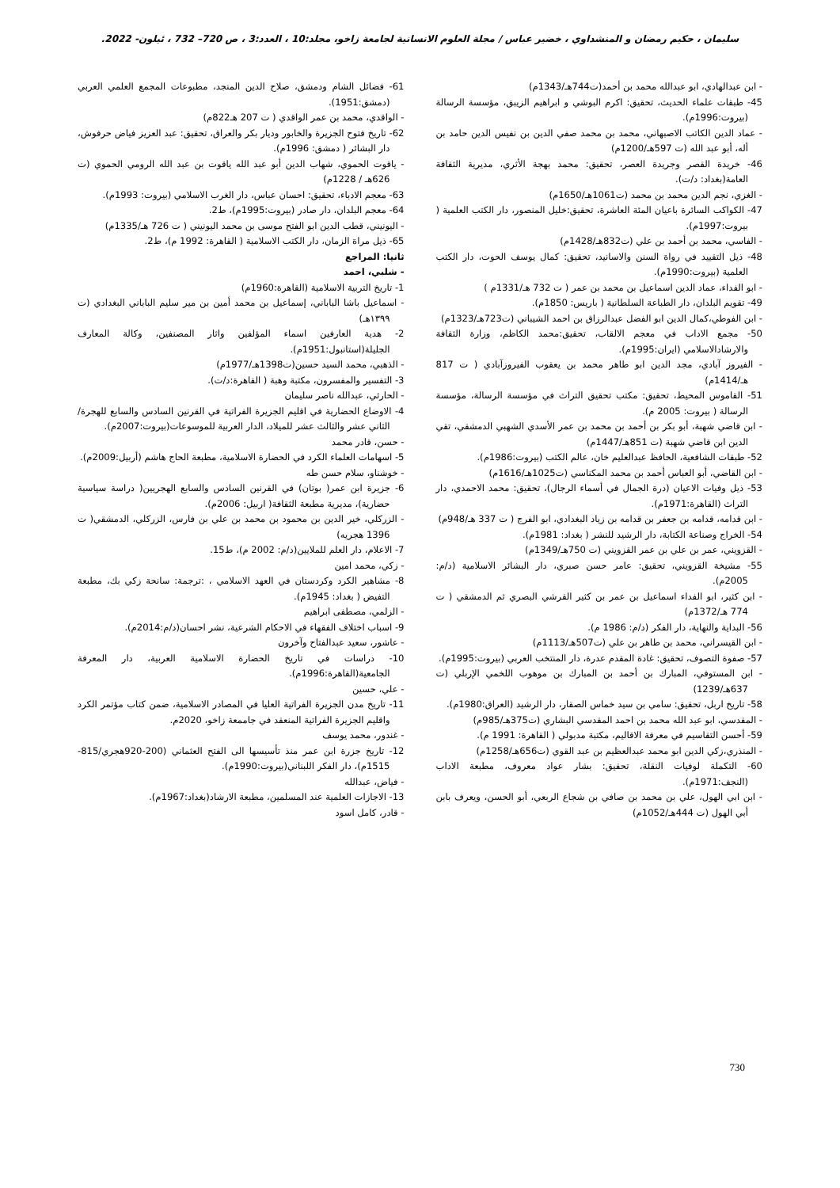سليمان ، حكيم رمضان و المنشداوي ، خضير عباس / مجلة العلوم الانسانية لجامعة زاخو، مجلد:10 ، العدد:3 ، ص 720– 732 ، ئيلون- 2022.
- ابن عبدالهادي، ابو عبدالله محمد بن أحمد(ت744هـ/1343م)
45- طبقات علماء الحديث، تحقيق: اكرم البوشي و ابراهيم الزيبق، مؤسسة الرسالة (بيروت:1996م).
- عماد الدين الكاتب الاصبهاني، محمد بن محمد صفي الدين بن نفيس الدين حامد بن أله، أبو عبد الله (ت 597هـ/1200م)
46- خريدة القصر وجريدة العصر، تحقيق: محمد بهجة الأثري، مديرية الثقافة العامة(بغداد: د/ت).
- الغزي، نجم الدين محمد بن محمد (ت1061هـ/1650م)
47- الكواكب السائرة باعيان المئة العاشرة، تحقيق:خليل المنصور، دار الكتب العلمية ( بيروت:1997م).
- الفاسي، محمد بن أحمد بن علي (ت832هـ/1428م)
48- ذيل التقييد في رواة السنن والاسانيد، تحقيق: كمال يوسف الحوت، دار الكتب العلمية (بيروت:1990م).
- ابو الفداء، عماد الدين اسماعيل بن محمد بن عمر ( ت 732 هـ/1331م )
49- تقويم البلدان، دار الطباعة السلطانية ( باريس: 1850م).
- ابن الفوطي،كمال الدين ابو الفضل عبدالرزاق بن احمد الشيباني (ت723هـ/1323م)
50- مجمع الاداب في معجم الالقاب، تحقيق:محمد الكاظم، وزارة الثقافة والارشادالاسلامي (ايران:1995م).
- الفيروز آبادي، مجد الدين ابو طاهر محمد بن يعقوب الفيروزآبادي ( ت 817 هـ/1414م)
51- القاموس المحيط، تحقيق: مكتب تحقيق التراث في مؤسسة الرسالة، مؤسسة الرسالة ( بيروت: 2005 م).
- ابن قاضي شهبة، أبو بكر بن أحمد بن محمد بن عمر الأسدي الشهبي الدمشقي، تقي الدين ابن قاضي شهبة (ت 851هـ/1447م)
52- طبقات الشافعية، الحافظ عبدالعليم خان، عالم الكتب (بيروت:1986م).
- ابن القاضي، أبو العباس أحمد بن محمد المكناسي (ت1025هـ/1616م)
53- ذيل وفيات الاعيان (درة الجمال في أسماء الرجال)، تحقيق: محمد الاحمدي، دار التراث (القاهرة:1971م).
- ابن قدامه، قدامه بن جعفر بن قدامه بن زياد البغدادي، ابو الفرج ( ت 337 هـ/948م)
54- الخراج وصناعة الكتابة، دار الرشيد للنشر ( بغداد: 1981م).
- القزويني، عمر بن علي بن عمر القزويني (ت 750هـ/1349م)
55- مشيخة القزويني، تحقيق: عامر حسن صبري، دار البشائر الاسلامية (د/م: 2005م).
- ابن كثير، ابو الفداء اسماعيل بن عمر بن كثير القرشي البصري ثم الدمشقي ( ت 774 هـ/1372م)
56- البداية والنهاية، دار الفكر (د/م: 1986 م).
- ابن القيسراني، محمد بن طاهر بن علي (ت507هـ/1113م)
57- صفوة التصوف، تحقيق: غادة المقدم عدرة، دار المنتخب العربي (بيروت:1995م).
- ابن المستوفي، المبارك بن أحمد بن المبارك بن موهوب اللخمي الإربلي (ت 637هـ/1239)
58- تاريخ اربل، تحقيق: سامي بن سيد خماس الصقار، دار الرشيد (العراق:1980م).
- المقدسي، ابو عبد الله محمد بن احمد المقدسي البشاري (ت375هـ/985م)
59- أحسن التقاسيم في معرفة الاقاليم، مكتبة مدبولي ( القاهرة: 1991 م).
- المنذري،زكي الدين ابو محمد عبدالعظيم بن عبد القوي (ت656هـ/1258م)
60- التكملة لوفيات النقلة، تحقيق: بشار عواد معروف، مطبعة الاداب (النجف:1971م).
- ابن ابي الهول، علي بن محمد بن صافي بن شجاع الربعي، أبو الحسن، ويعرف بابن أبي الهول (ت 444هـ/1052م)
61- فضائل الشام ودمشق، صلاح الدين المنجد، مطبوعات المجمع العلمي العربي (دمشق:1951).
- الواقدي، محمد بن عمر الواقدي ( ت 207 هـ822م)
62- تاريخ فتوح الجزيرة والخابور وديار بكر والعراق، تحقيق: عبد العزيز فياض حرفوش، دار البشائر ( دمشق: 1996م).
- ياقوت الحموي، شهاب الدين أبو عبد الله ياقوت بن عبد الله الرومي الحموي (ت 626هـ / 1228م)
63- معجم الادباء، تحقيق: احسان عباس، دار الغرب الاسلامي (بيروت: 1993م).
64- معجم البلدان، دار صادر (بيروت:1995م)، ط2.
- اليونيني، قطب الدين ابو الفتح موسى بن محمد اليونيني ( ت 726 هـ/1335م)
65- ذيل مراة الزمان، دار الكتب الاسلامية ( القاهرة: 1992 م)، ط2.
ثانيا: المراجع
- شلبي، احمد
1- تاريخ التربية الاسلامية (القاهرة:1960م)
- اسماعيل باشا الباباني، إسماعيل بن محمد أمين بن مير سليم الباباني البغدادي (ت ١٣٩٩هـ)
2- هدية العارفين اسماء المؤلفين واثار المصنفين، وكالة المعارف الجليلة(استانبول:1951م).
- الذهبي، محمد السيد حسين(ت1398هـ/1977م)
3- التفسير والمفسرون، مكتبة وهبة ( القاهرة:د/ت).
- الحارثي، عبدالله ناصر سليمان
4- الاوضاع الحضارية في اقليم الجزيرة الفراتية في القرنين السادس والسابع للهجرة/الثاني عشر والثالث عشر للميلاد، الدار العربية للموسوعات(بيروت:2007م).
- حسن، قادر محمد
5- اسهامات العلماء الكرد في الحضارة الاسلامية، مطبعة الحاج هاشم (أربيل:2009م).
- خوشناو، سلام حسن طه
6- جزيرة ابن عمر( بوتان) في القرنين السادس والسابع الهجريين( دراسة سياسية حضارية)، مديرية مطبعة الثقافة( اربيل: 2006م).
- الزركلي، خير الدين بن محمود بن محمد بن علي بن فارس، الزركلي، الدمشقي( ت 1396 هجريه)
7- الاعلام، دار العلم للملايين(د/م: 2002 م)، ط15.
- زكي، محمد امين
8- مشاهير الكرد وكردستان في العهد الاسلامي ، :ترجمة: سانحة زكي بك، مطبعة التفيض ( بغداد: 1945م).
- الزلمي، مصطفى ابراهيم
9- اسباب اختلاف الفقهاء في الاحكام الشرعية، نشر احسان(د/م:2014م).
- عاشور، سعيد عبدالفتاح وآخرون
10- دراسات في تاريخ الحضارة الاسلامية العربية، دار المعرفة الجامعية(القاهرة:1996م).
- علي، حسين
11- تاريخ مدن الجزيرة الفراتية العليا في المصادر الاسلامية، ضمن كتاب مؤتمر الكرد واقليم الجزيرة الفراتية المنعقد في جاممعة زاخو، 2020م.
- غندور، محمد يوسف
12- تاريخ جزرة ابن عمر منذ تأسيسها الى الفتح العثماني (200-920هجري/815-1515م)، دار الفكر اللبناني(بيروت:1990م).
- فياض، عبدالله
13- الاجازات العلمية عند المسلمين، مطبعة الارشاد(بغداد:1967م).
- قادر، كامل اسود
730